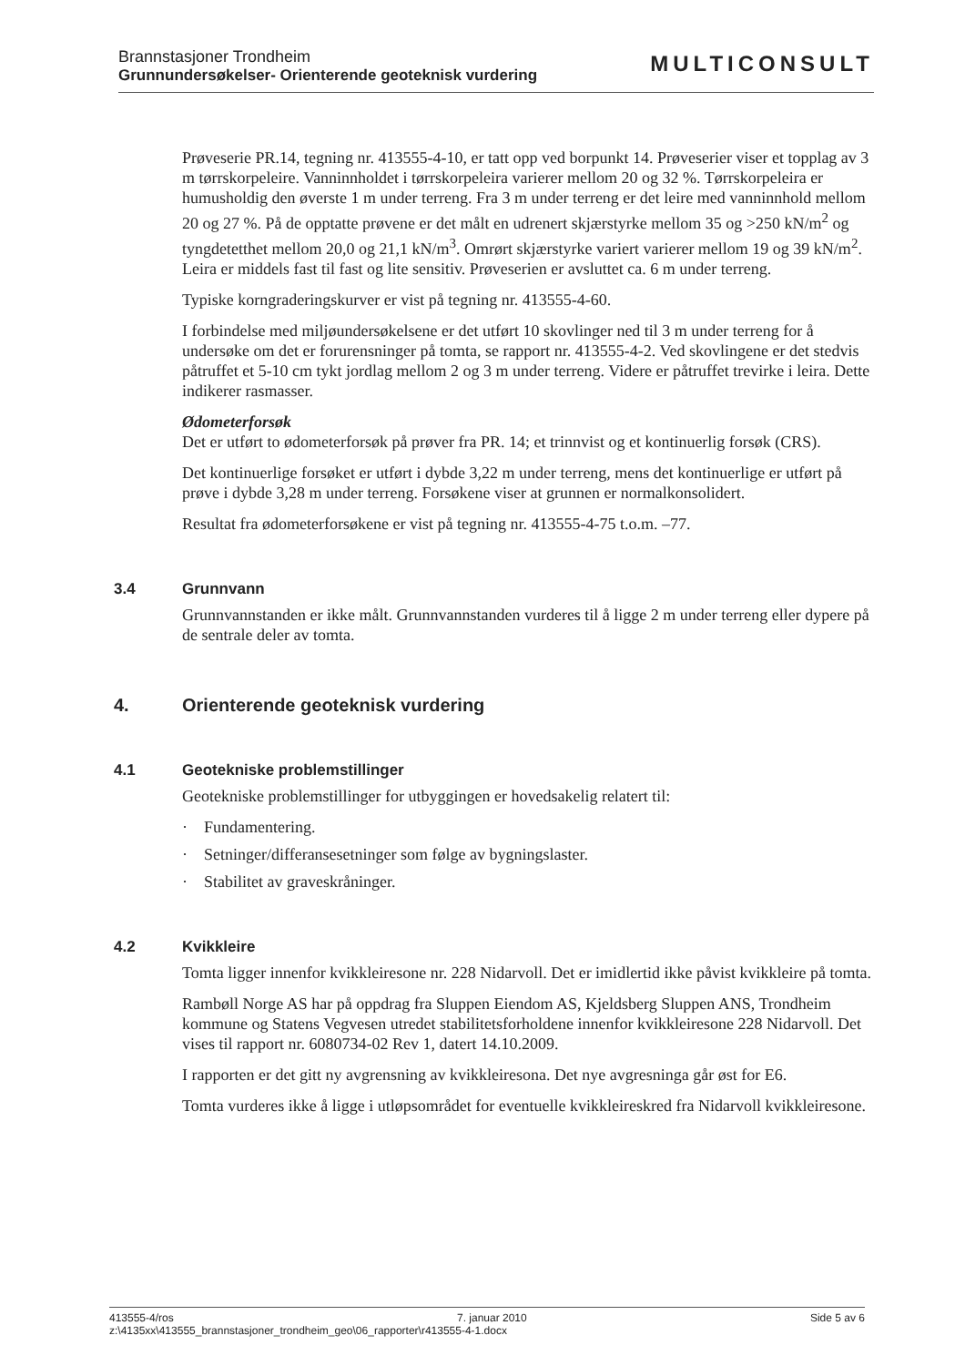Brannstasjoner Trondheim
Grunnundersøkelser- Orienterende geoteknisk vurdering
MULTICONSULT
Prøveserie PR.14, tegning nr. 413555-4-10, er tatt opp ved borpunkt 14. Prøveserier viser et topplag av 3 m tørrskorpeleire. Vanninnholdet i tørrskorpeleira varierer mellom 20 og 32 %. Tørrskorpeleira er humusholdig den øverste 1 m under terreng. Fra 3 m under terreng er det leire med vanninnhold mellom 20 og 27 %. På de opptatte prøvene er det målt en udrenert skjærstyrke mellom 35 og >250 kN/m<sup>2</sup> og tyngdetetthet mellom 20,0 og 21,1 kN/m<sup>3</sup>. Omrørt skjærstyrke variert varierer mellom 19 og 39 kN/m<sup>2</sup>. Leira er middels fast til fast og lite sensitiv. Prøveserien er avsluttet ca. 6 m under terreng.
Typiske korngraderingskurver er vist på tegning nr. 413555-4-60.
I forbindelse med miljøundersøkelsene er det utført 10 skovlinger ned til 3 m under terreng for å undersøke om det er forurensninger på tomta, se rapport nr. 413555-4-2. Ved skovlingene er det stedvis påtruffet et 5-10 cm tykt jordlag mellom 2 og 3 m under terreng. Videre er påtruffet trevirke i leira. Dette indikerer rasmasser.
Ødometerforsøk
Det er utført to ødometerforsøk på prøver fra PR. 14; et trinnvist og et kontinuerlig forsøk (CRS).
Det kontinuerlige forsøket er utført i dybde 3,22 m under terreng, mens det kontinuerlige er utført på prøve i dybde 3,28 m under terreng. Forsøkene viser at grunnen er normalkonsolidert.
Resultat fra ødometerforsøkene er vist på tegning nr. 413555-4-75 t.o.m. –77.
3.4 Grunnvann
Grunnvannstanden er ikke målt. Grunnvannstanden vurderes til å ligge 2 m under terreng eller dypere på de sentrale deler av tomta.
4. Orienterende geoteknisk vurdering
4.1 Geotekniske problemstillinger
Geotekniske problemstillinger for utbyggingen er hovedsakelig relatert til:
· Fundamentering.
· Setninger/differansesetninger som følge av bygningslaster.
· Stabilitet av graveskråninger.
4.2 Kvikkleire
Tomta ligger innenfor kvikkleiresone nr. 228 Nidarvoll. Det er imidlertid ikke påvist kvikkleire på tomta.
Rambøll Norge AS har på oppdrag fra Sluppen Eiendom AS, Kjeldsberg Sluppen ANS, Trondheim kommune og Statens Vegvesen utredet stabilitetsforholdene innenfor kvikkleiresone 228 Nidarvoll. Det vises til rapport nr. 6080734-02 Rev 1, datert 14.10.2009.
I rapporten er det gitt ny avgrensning av kvikkleiresona. Det nye avgresninga går øst for E6.
Tomta vurderes ikke å ligge i utløpsområdet for eventuelle kvikkleireskred fra Nidarvoll kvikkleiresone.
413555-4/ros 7. januar 2010 Side 5 av 6
z:\4135xx\413555_brannstasjoner_trondheim_geo\06_rapporter\r413555-4-1.docx